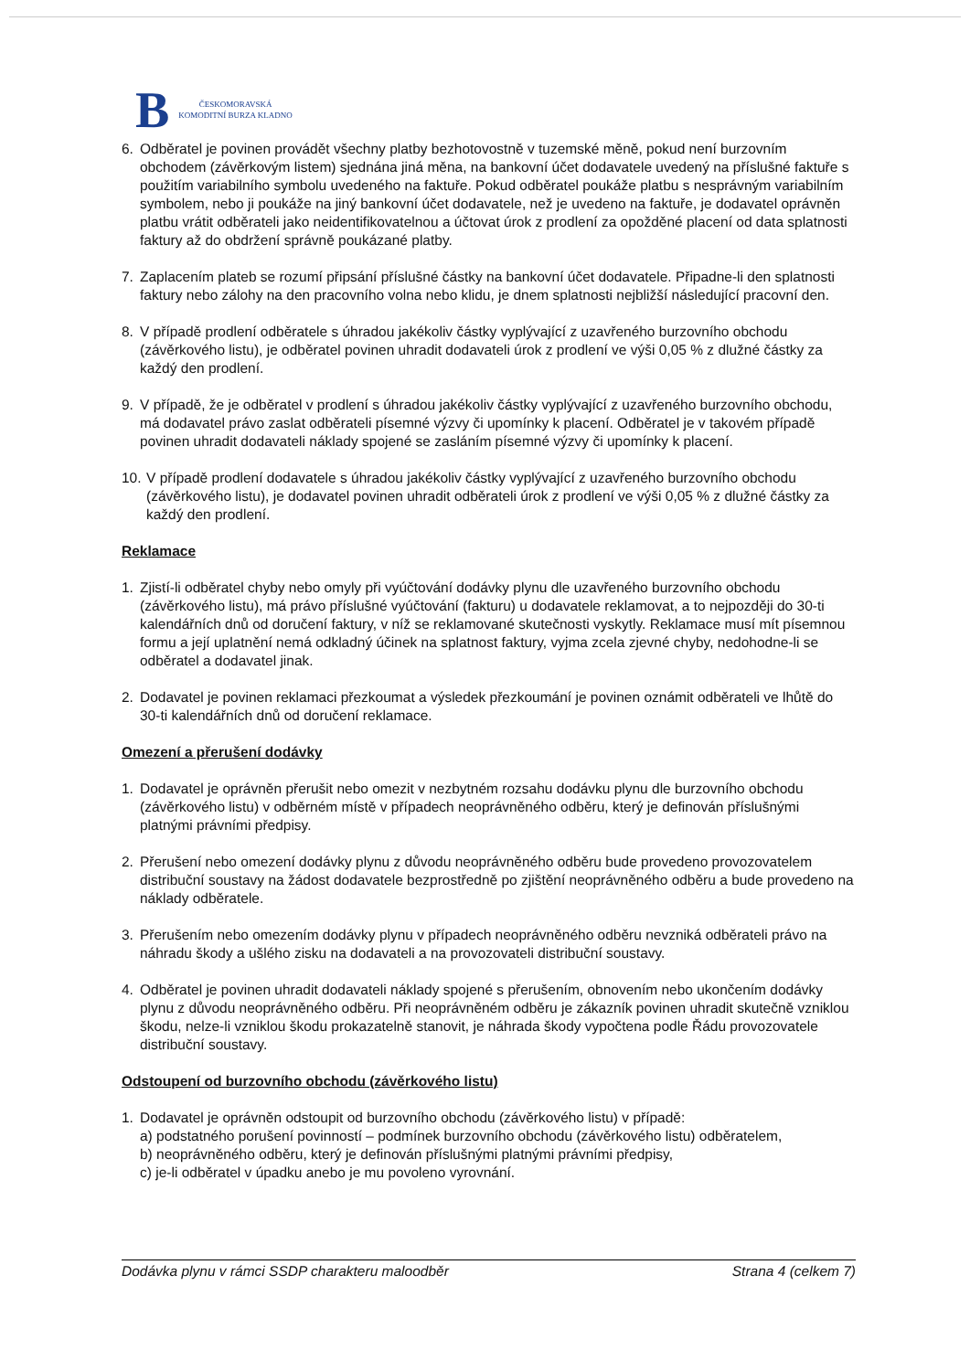B ČESKOMORAVSKÁ
KOMODITNÍ BURZA KLADNO
6. Odběratel je povinen provádět všechny platby bezhotovostně v tuzemské měně, pokud není burzovním obchodem (závěrkovým listem) sjednána jiná měna, na bankovní účet dodavatele uvedený na příslušné faktuře s použitím variabilního symbolu uvedeného na faktuře. Pokud odběratel poukáže platbu s nesprávným variabilním symbolem, nebo ji poukáže na jiný bankovní účet dodavatele, než je uvedeno na faktuře, je dodavatel oprávněn platbu vrátit odběrateli jako neidentifikovatelnou a účtovat úrok z prodlení za opožděné placení od data splatnosti faktury až do obdržení správně poukázané platby.
7. Zaplacením plateb se rozumí připsání příslušné částky na bankovní účet dodavatele. Připadne-li den splatnosti faktury nebo zálohy na den pracovního volna nebo klidu, je dnem splatnosti nejbližší následující pracovní den.
8. V případě prodlení odběratele s úhradou jakékoliv částky vyplývající z uzavřeného burzovního obchodu (závěrkového listu), je odběratel povinen uhradit dodavateli úrok z prodlení ve výši 0,05 % z dlužné částky za každý den prodlení.
9. V případě, že je odběratel v prodlení s úhradou jakékoliv částky vyplývající z uzavřeného burzovního obchodu, má dodavatel právo zaslat odběrateli písemné výzvy či upomínky k placení. Odběratel je v takovém případě povinen uhradit dodavateli náklady spojené se zasláním písemné výzvy či upomínky k placení.
10. V případě prodlení dodavatele s úhradou jakékoliv částky vyplývající z uzavřeného burzovního obchodu (závěrkového listu), je dodavatel povinen uhradit odběrateli úrok z prodlení ve výši 0,05 % z dlužné částky za každý den prodlení.
Reklamace
1. Zjistí-li odběratel chyby nebo omyly při vyúčtování dodávky plynu dle uzavřeného burzovního obchodu (závěrkového listu), má právo příslušné vyúčtování (fakturu) u dodavatele reklamovat, a to nejpozději do 30-ti kalendářních dnů od doručení faktury, v níž se reklamované skutečnosti vyskytly. Reklamace musí mít písemnou formu a její uplatnění nemá odkladný účinek na splatnost faktury, vyjma zcela zjevné chyby, nedohodne-li se odběratel a dodavatel jinak.
2. Dodavatel je povinen reklamaci přezkoumat a výsledek přezkoumání je povinen oznámit odběrateli ve lhůtě do 30-ti kalendářních dnů od doručení reklamace.
Omezení a přerušení dodávky
1. Dodavatel je oprávněn přerušit nebo omezit v nezbytném rozsahu dodávku plynu dle burzovního obchodu (závěrkového listu) v odběrném místě v případech neoprávněného odběru, který je definován příslušnými platnými právními předpisy.
2. Přerušení nebo omezení dodávky plynu z důvodu neoprávněného odběru bude provedeno provozovatelem distribuční soustavy na žádost dodavatele bezprostředně po zjištění neoprávněného odběru a bude provedeno na náklady odběratele.
3. Přerušením nebo omezením dodávky plynu v případech neoprávněného odběru nevzniká odběrateli právo na náhradu škody a ušlého zisku na dodavateli a na provozovateli distribuční soustavy.
4. Odběratel je povinen uhradit dodavateli náklady spojené s přerušením, obnovením nebo ukončením dodávky plynu z důvodu neoprávněného odběru. Při neoprávněném odběru je zákazník povinen uhradit skutečně vzniklou škodu, nelze-li vzniklou škodu prokazatelně stanovit, je náhrada škody vypočtena podle Řádu provozovatele distribuční soustavy.
Odstoupení od burzovního obchodu (závěrkového listu)
1. Dodavatel je oprávněn odstoupit od burzovního obchodu (závěrkového listu) v případě:
a) podstatného porušení povinností – podmínek burzovního obchodu (závěrkového listu) odběratelem,
b) neoprávněného odběru, který je definován příslušnými platnými právními předpisy,
c) je-li odběratel v úpadku anebo je mu povoleno vyrovnání.
Dodávka plynu v rámci SSDP charakteru maloodběr Strana 4 (celkem 7)